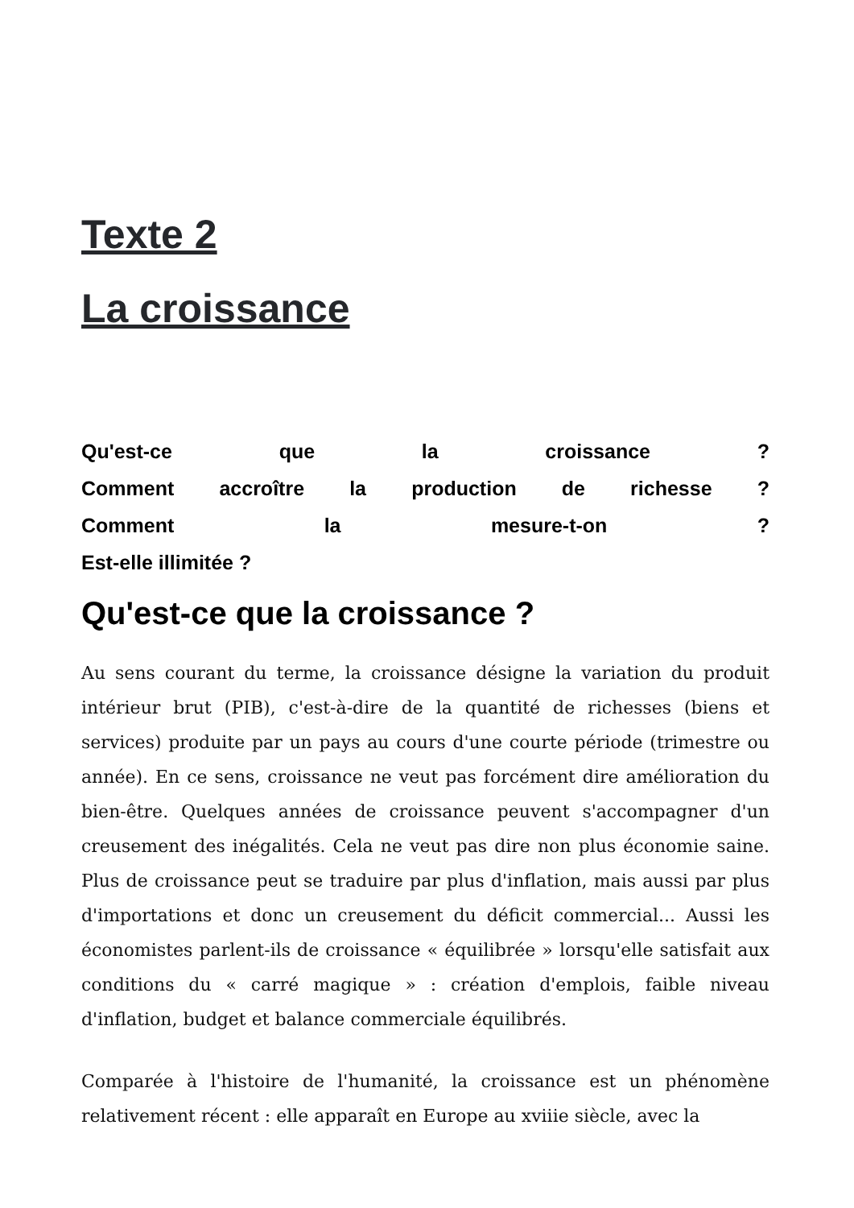Texte 2
La croissance
Qu'est-ce que la croissance ?
Comment accroître la production de richesse ?
Comment la mesure-t-on ?
Est-elle illimitée ?
Qu'est-ce que la croissance ?
Au sens courant du terme, la croissance désigne la variation du produit intérieur brut (PIB), c'est-à-dire de la quantité de richesses (biens et services) produite par un pays au cours d'une courte période (trimestre ou année). En ce sens, croissance ne veut pas forcément dire amélioration du bien-être. Quelques années de croissance peuvent s'accompagner d'un creusement des inégalités. Cela ne veut pas dire non plus économie saine. Plus de croissance peut se traduire par plus d'inflation, mais aussi par plus d'importations et donc un creusement du déficit commercial... Aussi les économistes parlent-ils de croissance « équilibrée » lorsqu'elle satisfait aux conditions du « carré magique » : création d'emplois, faible niveau d'inflation, budget et balance commerciale équilibrés.
Comparée à l'histoire de l'humanité, la croissance est un phénomène relativement récent : elle apparaît en Europe au xviiie siècle, avec la